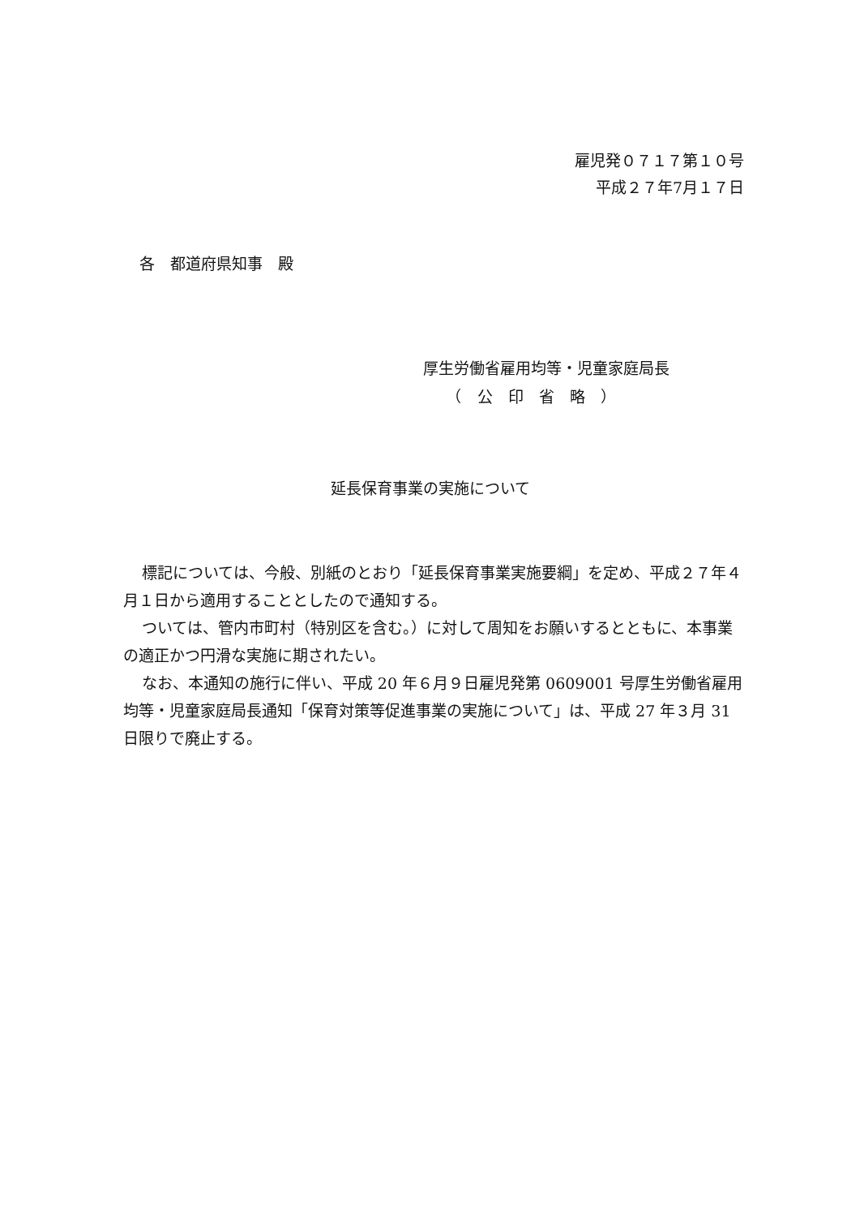雇児発０７１７第１０号
平成２７年7月１７日
各　都道府県知事　殿
厚生労働省雇用均等・児童家庭局長
　　（　公　印　省　略　）
延長保育事業の実施について
標記については、今般、別紙のとおり「延長保育事業実施要綱」を定め、平成２７年４月１日から適用することとしたので通知する。
ついては、管内市町村（特別区を含む。）に対して周知をお願いするとともに、本事業の適正かつ円滑な実施に期されたい。
なお、本通知の施行に伴い、平成 20 年６月９日雇児発第 0609001 号厚生労働省雇用均等・児童家庭局長通知「保育対策等促進事業の実施について」は、平成 27 年３月 31 日限りで廃止する。